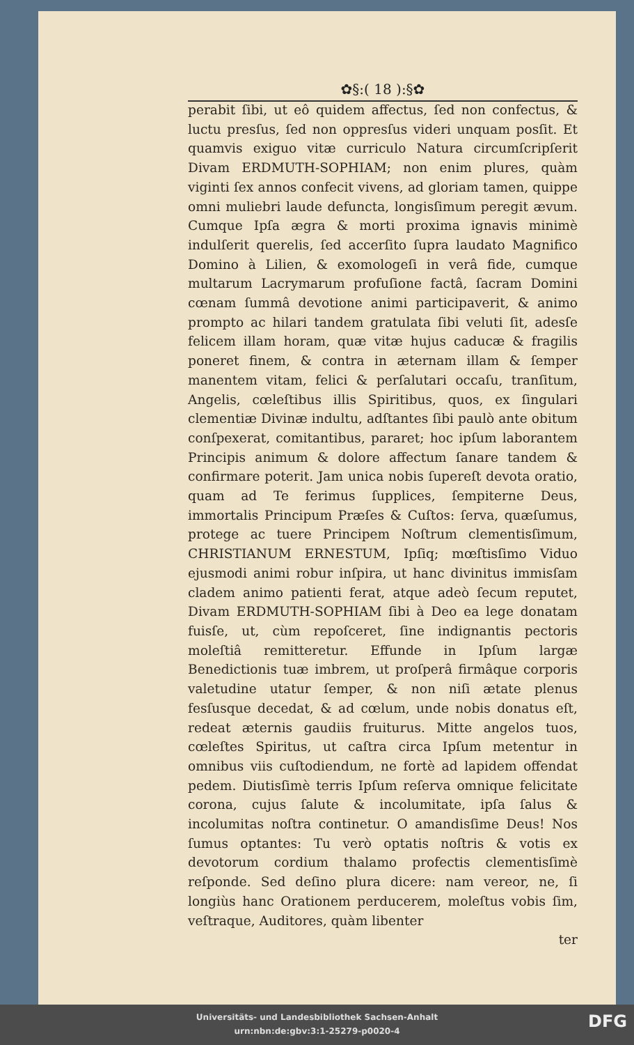✿§:( 18 ):§✿
perabit ſibi, ut eô quidem affectus, ſed non confectus, & luctu presſus, ſed non oppresſus videri unquam posſit. Et quamvis exiguo vitæ curriculo Natura circumſcripſerit Divam ERDMUTH-SOPHIAM; non enim plures, quàm viginti ſex annos confecit vivens, ad gloriam tamen, quippe omni muliebri laude defuncta, longisſimum peregit ævum. Cumque Ipſa ægra & morti proxima ignavis minimè indulſerit querelis, ſed accerſito ſupra laudato Magnifico Domino à Lilien, & exomologeſi in verâ fide, cumque multarum Lacrymarum profuſione factâ, ſacram Domini cœnam ſummâ devotione animi participaverit, & animo prompto ac hilari tandem gratulata ſibi veluti ſit, adesſe felicem illam horam, quæ vitæ hujus caducæ & fragilis poneret finem, & contra in æternam illam & ſemper manentem vitam, felici & perſalutari occaſu, tranſitum, Angelis, cœleſtibus illis Spiritibus, quos, ex ſingulari clementiæ Divinæ indultu, adſtantes ſibi paulò ante obitum conſpexerat, comitantibus, pararet; hoc ipſum laborantem Principis animum & dolore affectum ſanare tandem & confirmare poterit. Jam unica nobis ſupereſt devota oratio, quam ad Te ferimus ſupplices, ſempiterne Deus, immortalis Principum Præſes & Cuſtos: ſerva, quæſumus, protege ac tuere Principem Noſtrum clementisſimum, CHRISTIANUM ERNESTUM, Ipſiq; mœſtisſimo Viduo ejusmodi animi robur inſpira, ut hanc divinitus immisſam cladem animo patienti ferat, atque adeò ſecum reputet, Divam ERDMUTH-SOPHIAM ſibi à Deo ea lege donatam fuisſe, ut, cùm repoſceret, ſine indignantis pectoris moleſtiâ remitteretur. Effunde in Ipſum largæ Benedictionis tuæ imbrem, ut proſperâ firmâque corporis valetudine utatur ſemper, & non niſi ætate plenus fesſusque decedat, & ad cœlum, unde nobis donatus eſt, redeat æternis gaudiis fruiturus. Mitte angelos tuos, cœleſtes Spiritus, ut caſtra circa Ipſum metentur in omnibus viis cuſtodiendum, ne fortè ad lapidem offendat pedem. Diutisſimè terris Ipſum reſerva omnique felicitate corona, cujus ſalute & incolumitate, ipſa ſalus & incolumitas noſtra continetur. O amandisſime Deus! Nos ſumus optantes: Tu verò optatis noſtris & votis ex devotorum cordium thalamo profectis clementisſimè reſponde. Sed deſino plura dicere: nam vereor, ne, ſi longiùs hanc Orationem perducerem, moleſtus vobis ſim, veſtraque, Auditores, quàm libenter
ter
Universitäts- und Landesbibliothek Sachsen-Anhalt
urn:nbn:de:gbv:3:1-25279-p0020-4
DFG